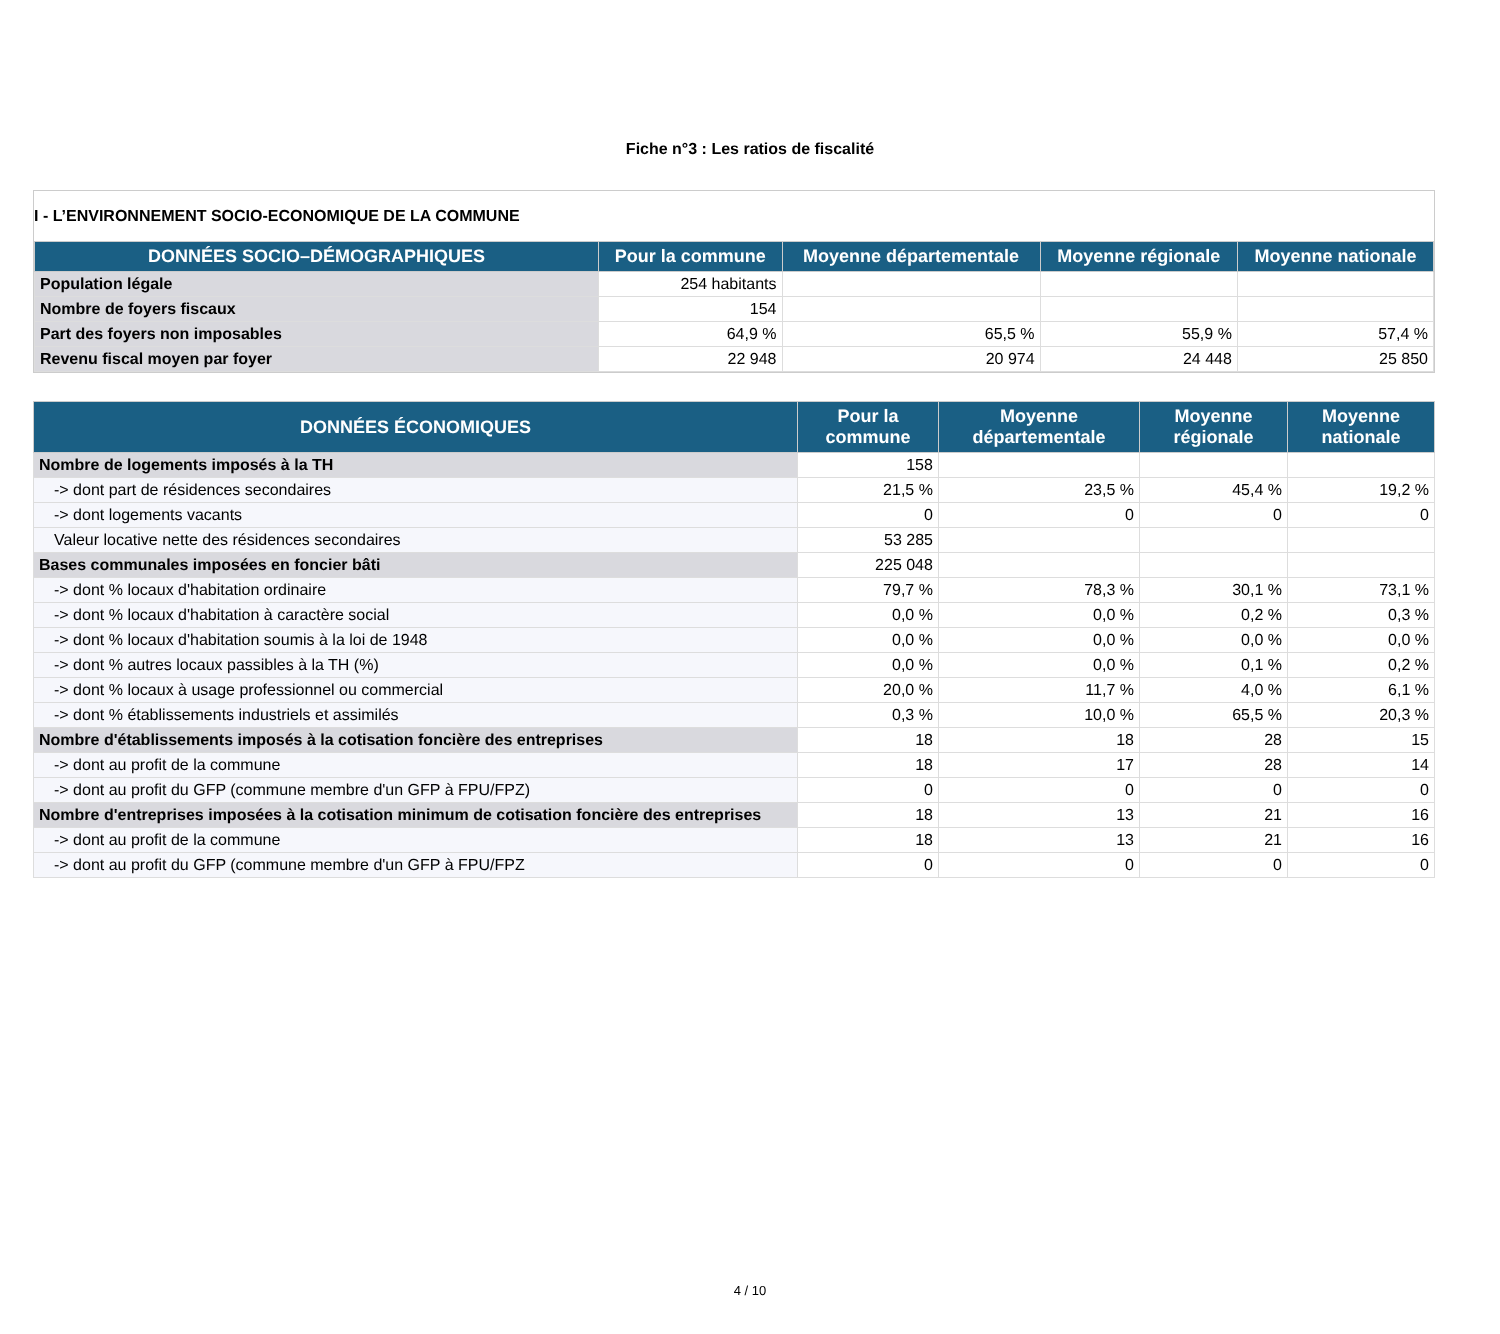Fiche n°3 : Les ratios de fiscalité
I - L’ENVIRONNEMENT SOCIO-ECONOMIQUE DE LA COMMUNE
| DONNÉES SOCIO–DÉMOGRAPHIQUES | Pour la commune | Moyenne départementale | Moyenne régionale | Moyenne nationale |
| --- | --- | --- | --- | --- |
| Population légale | 254 habitants | | | |
| Nombre de foyers fiscaux | 154 | | | |
| Part des foyers non imposables | 64,9 % | 65,5 % | 55,9 % | 57,4 % |
| Revenu fiscal moyen par foyer | 22 948 | 20 974 | 24 448 | 25 850 |
| DONNÉES ÉCONOMIQUES | Pour la commune | Moyenne départementale | Moyenne régionale | Moyenne nationale |
| --- | --- | --- | --- | --- |
| Nombre de logements imposés à la TH | 158 | | | |
| -> dont part de résidences secondaires | 21,5 % | 23,5 % | 45,4 % | 19,2 % |
| -> dont logements vacants | 0 | 0 | 0 | 0 |
| Valeur locative nette des résidences secondaires | 53 285 | | | |
| Bases communales imposées en foncier bâti | 225 048 | | | |
| -> dont % locaux d'habitation ordinaire | 79,7 % | 78,3 % | 30,1 % | 73,1 % |
| -> dont % locaux d'habitation à caractère social | 0,0 % | 0,0 % | 0,2 % | 0,3 % |
| -> dont % locaux d'habitation soumis à la loi de 1948 | 0,0 % | 0,0 % | 0,0 % | 0,0 % |
| -> dont % autres locaux passibles à la TH (%) | 0,0 % | 0,0 % | 0,1 % | 0,2 % |
| -> dont % locaux à usage professionnel ou commercial | 20,0 % | 11,7 % | 4,0 % | 6,1 % |
| -> dont % établissements industriels et assimilés | 0,3 % | 10,0 % | 65,5 % | 20,3 % |
| Nombre d'établissements imposés à la cotisation foncière des entreprises | 18 | 18 | 28 | 15 |
| -> dont au profit de la commune | 18 | 17 | 28 | 14 |
| -> dont au profit du GFP (commune membre d'un GFP à FPU/FPZ) | 0 | 0 | 0 | 0 |
| Nombre d'entreprises imposées à la cotisation minimum de cotisation foncière des entreprises | 18 | 13 | 21 | 16 |
| -> dont au profit de la commune | 18 | 13 | 21 | 16 |
| -> dont au profit du GFP (commune membre d'un GFP à FPU/FPZ | 0 | 0 | 0 | 0 |
4 / 10